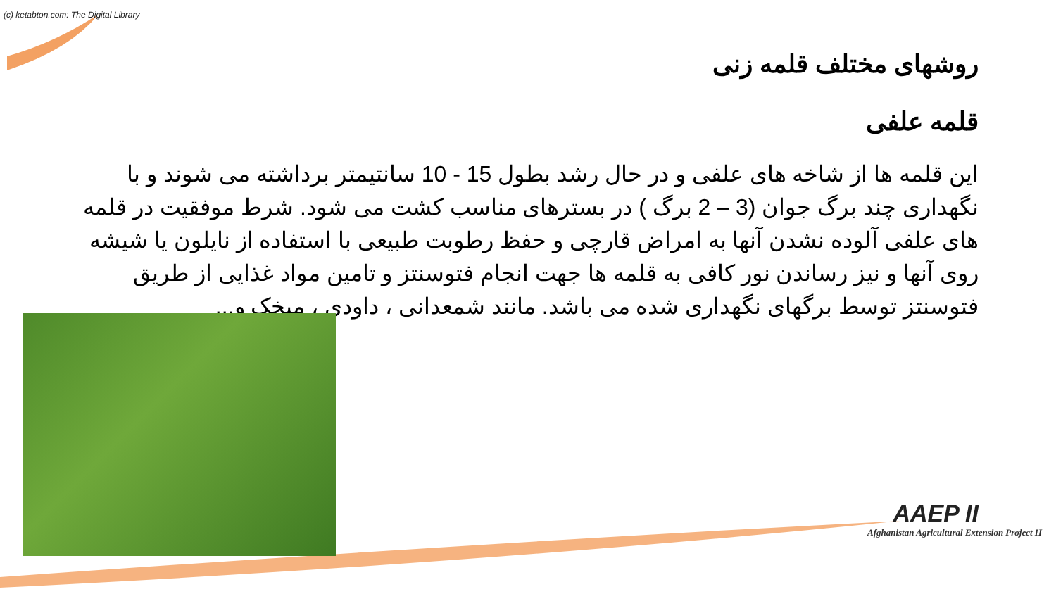(c) ketabton.com: The Digital Library
روشهای مختلف قلمه زنی
قلمه علفی
این قلمه ها از شاخه های علفی و در حال رشد بطول 15 - 10 سانتیمتر برداشته می شوند و با نگهداری چند برگ جوان (3 – 2 برگ ) در بسترهای مناسب کشت می شود. شرط موفقیت در قلمه های علفی آلوده نشدن آنها به امراض قارچی و حفظ رطوبت طبیعی با استفاده از نایلون یا شیشه روی آنها و نیز رساندن نور کافی به قلمه ها جهت انجام فتوسنتز و تامین مواد غذایی از طریق فتوسنتز توسط برگهای نگهداری شده می باشد. مانند شمعدانی ، داودی ، میخک و...
AAEP II
Afghanistan Agricultural Extension Project II